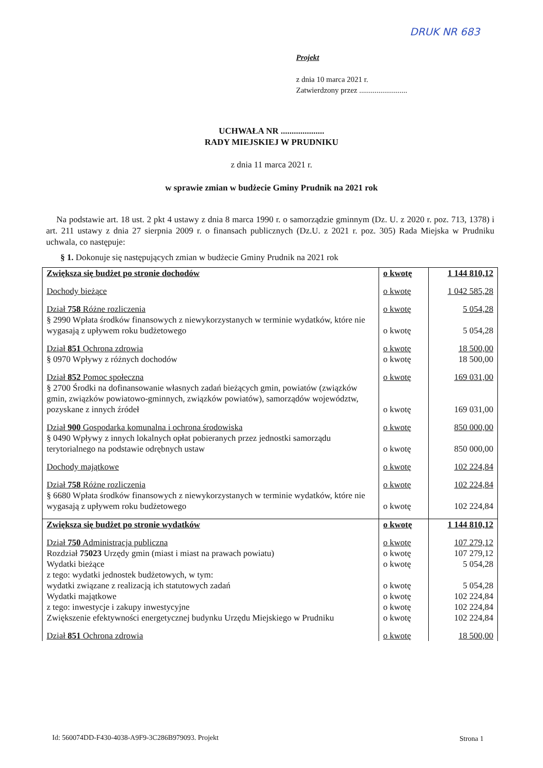DRUK NR 683
Projekt
z dnia 10 marca 2021 r.
Zatwierdzony przez .........................
UCHWAŁA NR ....................
RADY MIEJSKIEJ W PRUDNIKU
z dnia 11 marca 2021 r.
w sprawie zmian w budżecie Gminy Prudnik na 2021 rok
Na podstawie art. 18 ust. 2 pkt 4 ustawy z dnia 8 marca 1990 r. o samorządzie gminnym (Dz. U. z 2020 r. poz. 713, 1378) i art. 211 ustawy z dnia 27 sierpnia 2009 r. o finansach publicznych (Dz.U. z 2021 r. poz. 305) Rada Miejska w Prudniku uchwala, co następuje:
§ 1. Dokonuje się następujących zmian w budżecie Gminy Prudnik na 2021 rok
| Zwiększa się budżet po stronie dochodów | o kwotę | 1 144 810,12 |
| Dochody bieżące | o kwotę | 1 042 585,28 |
| Dział 758 Różne rozliczenia | o kwotę | 5 054,28 |
| § 2990 Wpłata środków finansowych z niewykorzystanych w terminie wydatków, które nie wygasają z upływem roku budżetowego | o kwotę | 5 054,28 |
| Dział 851 Ochrona zdrowia | o kwotę | 18 500,00 |
| § 0970 Wpływy z różnych dochodów | o kwotę | 18 500,00 |
| Dział 852 Pomoc społeczna | o kwotę | 169 031,00 |
| § 2700 Środki na dofinansowanie własnych zadań bieżących gmin, powiatów (związków gmin, związków powiatowo-gminnych, związków powiatów), samorządów województw, pozyskane z innych źródeł | o kwotę | 169 031,00 |
| Dział 900 Gospodarka komunalna i ochrona środowiska | o kwotę | 850 000,00 |
| § 0490 Wpływy z innych lokalnych opłat pobieranych przez jednostki samorządu terytorialnego na podstawie odrębnych ustaw | o kwotę | 850 000,00 |
| Dochody majątkowe | o kwotę | 102 224,84 |
| Dział 758 Różne rozliczenia | o kwotę | 102 224,84 |
| § 6680 Wpłata środków finansowych z niewykorzystanych w terminie wydatków, które nie wygasają z upływem roku budżetowego | o kwotę | 102 224,84 |
| Zwiększa się budżet po stronie wydatków | o kwotę | 1 144 810,12 |
| Dział 750 Administracja publiczna | o kwotę | 107 279,12 |
| Rozdział 75023 Urzędy gmin (miast i miast na prawach powiatu) | o kwotę | 107 279,12 |
| Wydatki bieżące | o kwotę | 5 054,28 |
| z tego: wydatki jednostek budżetowych, w tym: wydatki związane z realizacją ich statutowych zadań | o kwotę | 5 054,28 |
| Wydatki majątkowe | o kwotę | 102 224,84 |
| z tego: inwestycje i zakupy inwestycyjne | o kwotę | 102 224,84 |
| Zwiększenie efektywności energetycznej budynku Urzędu Miejskiego w Prudniku | o kwotę | 102 224,84 |
| Dział 851 Ochrona zdrowia | o kwotę | 18 500,00 |
Id: 560074DD-F430-4038-A9F9-3C286B979093. Projekt
Strona 1